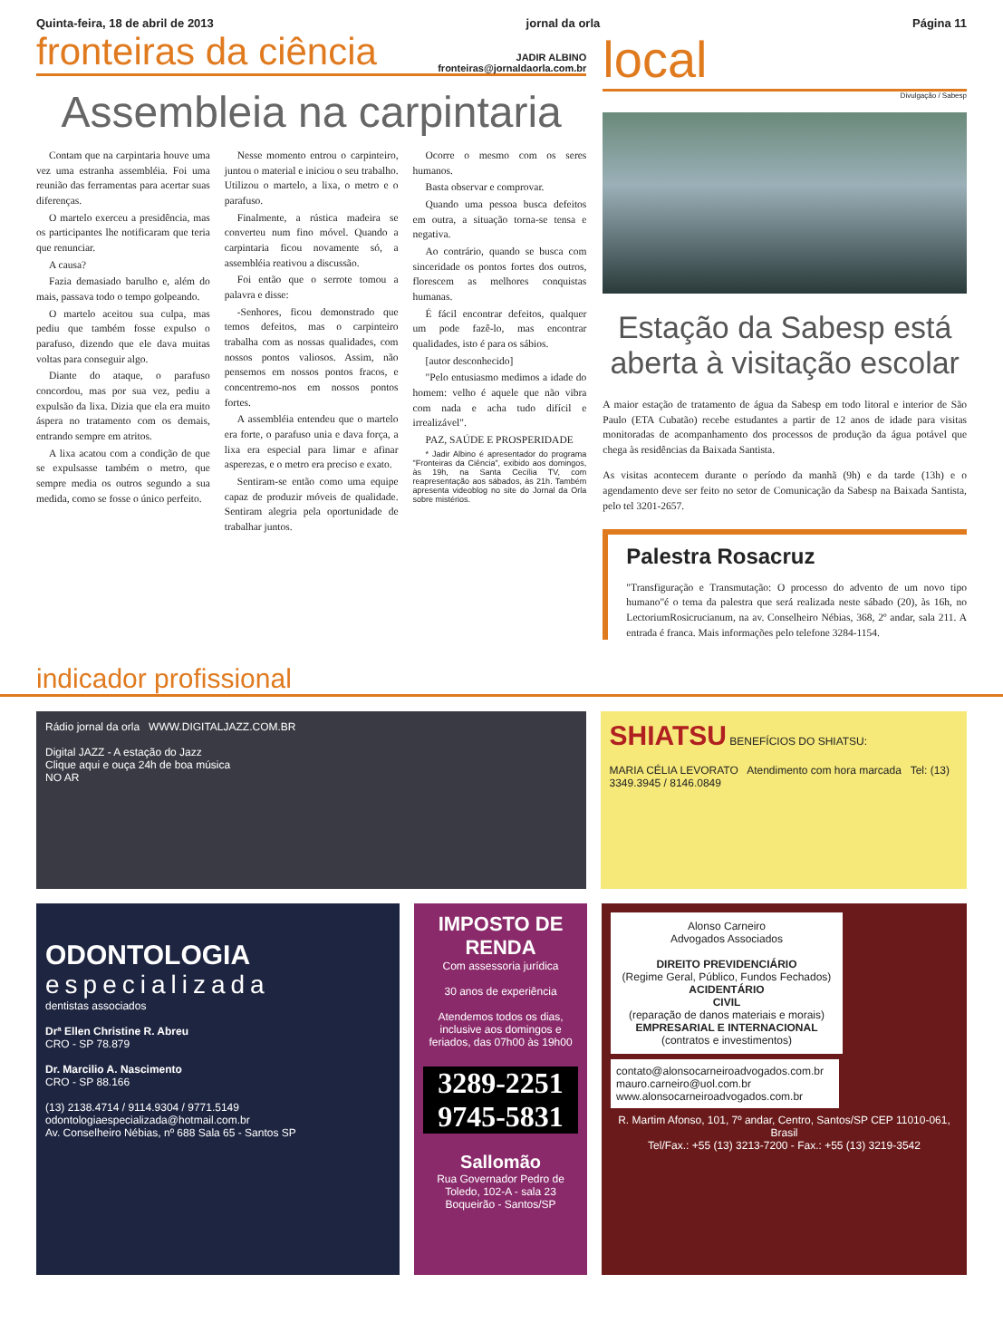Quinta-feira, 18 de abril de 2013 jornal da orla Página 11
fronteiras da ciência JADIR ALBINO
fronteiras@jornaldaorla.com.br
Assembleia na carpintaria
Contam que na carpintaria houve uma vez uma estranha assembléia. Foi uma reunião das ferramentas para acertar suas diferenças.
O martelo exerceu a presidência, mas os participantes lhe notificaram que teria que renunciar.
A causa?
Fazia demasiado barulho e, além do mais, passava todo o tempo golpeando.
O martelo aceitou sua culpa, mas pediu que também fosse expulso o parafuso, dizendo que ele dava muitas voltas para conseguir algo.
Diante do ataque, o parafuso concordou, mas por sua vez, pediu a expulsão da lixa. Dizia que ela era muito áspera no tratamento com os demais, entrando sempre em atritos.
A lixa acatou com a condição de que se expulsasse também o metro, que sempre media os outros segundo a sua medida, como se fosse o único perfeito.
Nesse momento entrou o carpinteiro, juntou o material e iniciou o seu trabalho. Utilizou o martelo, a lixa, o metro e o parafuso.
Finalmente, a rústica madeira se converteu num fino móvel. Quando a carpintaria ficou novamente só, a assembléia reativou a discussão.
Foi então que o serrote tomou a palavra e disse:
-Senhores, ficou demonstrado que temos defeitos, mas o carpinteiro trabalha com as nossas qualidades, com nossos pontos valiosos. Assim, não pensemos em nossos pontos fracos, e concentremo-nos em nossos pontos fortes.
A assembléia entendeu que o martelo era forte, o parafuso unia e dava força, a lixa era especial para limar e afinar asperezas, e o metro era preciso e exato.
Sentiram-se então como uma equipe capaz de produzir móveis de qualidade. Sentiram alegria pela oportunidade de trabalhar juntos.
Ocorre o mesmo com os seres humanos.
Basta observar e comprovar.
Quando uma pessoa busca defeitos em outra, a situação torna-se tensa e negativa.
Ao contrário, quando se busca com sinceridade os pontos fortes dos outros, florescem as melhores conquistas humanas.
É fácil encontrar defeitos, qualquer um pode fazê-lo, mas encontrar qualidades, isto é para os sábios.
[autor desconhecido]
"Pelo entusiasmo medimos a idade do homem: velho é aquele que não vibra com nada e acha tudo difícil e irrealizável".
PAZ, SAÚDE E PROSPERIDADE
* Jadir Albino é apresentador do programa "Fronteiras da Ciência", exibido aos domingos, às 19h, na Santa Cecília TV, com reapresentação aos sábados, às 21h. Também apresenta videoblog no site do Jornal da Orla sobre mistérios.
local
Divulgação / Sabesp
Estação da Sabesp está aberta à visitação escolar
A maior estação de tratamento de água da Sabesp em todo litoral e interior de São Paulo (ETA Cubatão) recebe estudantes a partir de 12 anos de idade para visitas monitoradas de acompanhamento dos processos de produção da água potável que chega às residências da Baixada Santista.
As visitas acontecem durante o período da manhã (9h) e da tarde (13h) e o agendamento deve ser feito no setor de Comunicação da Sabesp na Baixada Santista, pelo tel 3201-2657.
Palestra Rosacruz
"Transfiguração e Transmutação: O processo do advento de um novo tipo humano"é o tema da palestra que será realizada neste sábado (20), às 16h, no LectoriumRosicrucianum, na av. Conselheiro Nébias, 368, 2º andar, sala 211. A entrada é franca. Mais informações pelo telefone 3284-1154.
indicador profissional
Rádio jornal da orla WWW.DIGITALJAZZ.COM.BR
Digital JAZZ - A estação do Jazz
Clique aqui e ouça 24h de boa música
NO AR
SHIATSU BENEFÍCIOS DO SHIATSU:
MARIA CÉLIA LEVORATO Atendimento com hora marcada Tel: (13) 3349.3945 / 8146.0849
ODONTOLOGIA
especializada
dentistas associados
Drª Ellen Christine R. Abreu
CRO - SP 78.879
Dr. Marcilio A. Nascimento
CRO - SP 88.166
(13) 2138.4714 / 9114.9304 / 9771.5149
odontologiaespecializada@hotmail.com.br
Av. Conselheiro Nébias, nº 688 Sala 65 - Santos SP
IMPOSTO DE RENDA
Com assessoria jurídica
30 anos de experiência
Atendemos todos os dias, inclusive aos domingos e feriados, das 07h00 às 19h00
3289-2251 9745-5831
Sallomão
Rua Governador Pedro de Toledo, 102-A - sala 23 Boqueirão - Santos/SP
Alonso Carneiro
Advogados Associados
DIREITO PREVIDENCIÁRIO
(Regime Geral, Público, Fundos Fechados)
ACIDENTÁRIO
CIVIL
(reparação de danos materiais e morais)
EMPRESARIAL E INTERNACIONAL
(contratos e investimentos)
contato@alonsocarneiroadvogados.com.br
mauro.carneiro@uol.com.br
www.alonsocarneiroadvogados.com.br
R. Martim Afonso, 101, 7º andar, Centro, Santos/SP CEP 11010-061, Brasil
Tel/Fax.: +55 (13) 3213-7200 - Fax.: +55 (13) 3219-3542